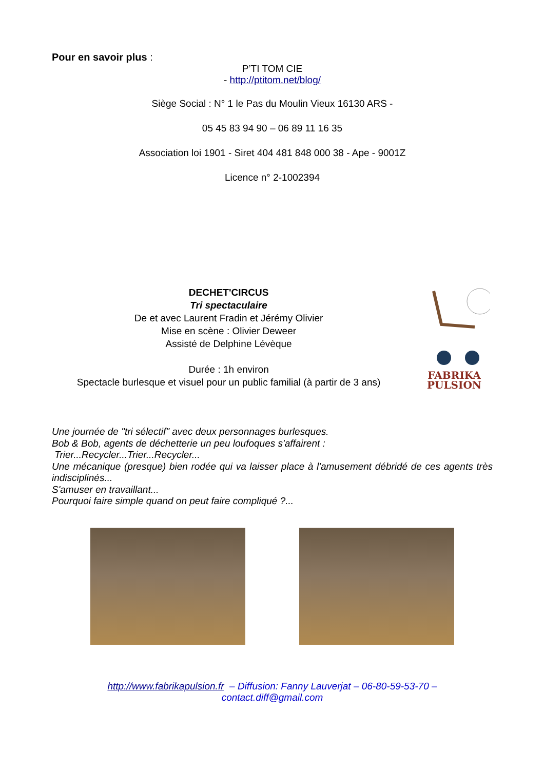Pour en savoir plus :
P’TI TOM CIE
- http://ptitom.net/blog/
Siège Social : N° 1 le Pas du Moulin Vieux 16130 ARS -
05 45 83 94 90 – 06 89 11 16 35
Association loi 1901 - Siret 404 481 848 000 38 - Ape - 9001Z
Licence n° 2-1002394
DECHET'CIRCUS
Tri spectaculaire
De et avec Laurent Fradin et Jérémy Olivier
Mise en scène : Olivier Deweer
Assisté de Delphine Lévèque
Durée : 1h environ
Spectacle burlesque et visuel pour un public familial (à partir de 3 ans)
FABRIKA
PULSION
Une journée de "tri sélectif" avec deux personnages burlesques.
Bob & Bob, agents de déchetterie un peu loufoques s'affairent :
Trier...Recycler...Trier...Recycler...
Une mécanique (presque) bien rodée qui va laisser place à l'amusement débridé de ces agents très indisciplinés...
S'amuser en travaillant...
Pourquoi faire simple quand on peut faire compliqué ?...
http://www.fabrikapulsion.fr – Diffusion: Fanny Lauverjat – 06-80-59-53-70 –
contact.diff@gmail.com